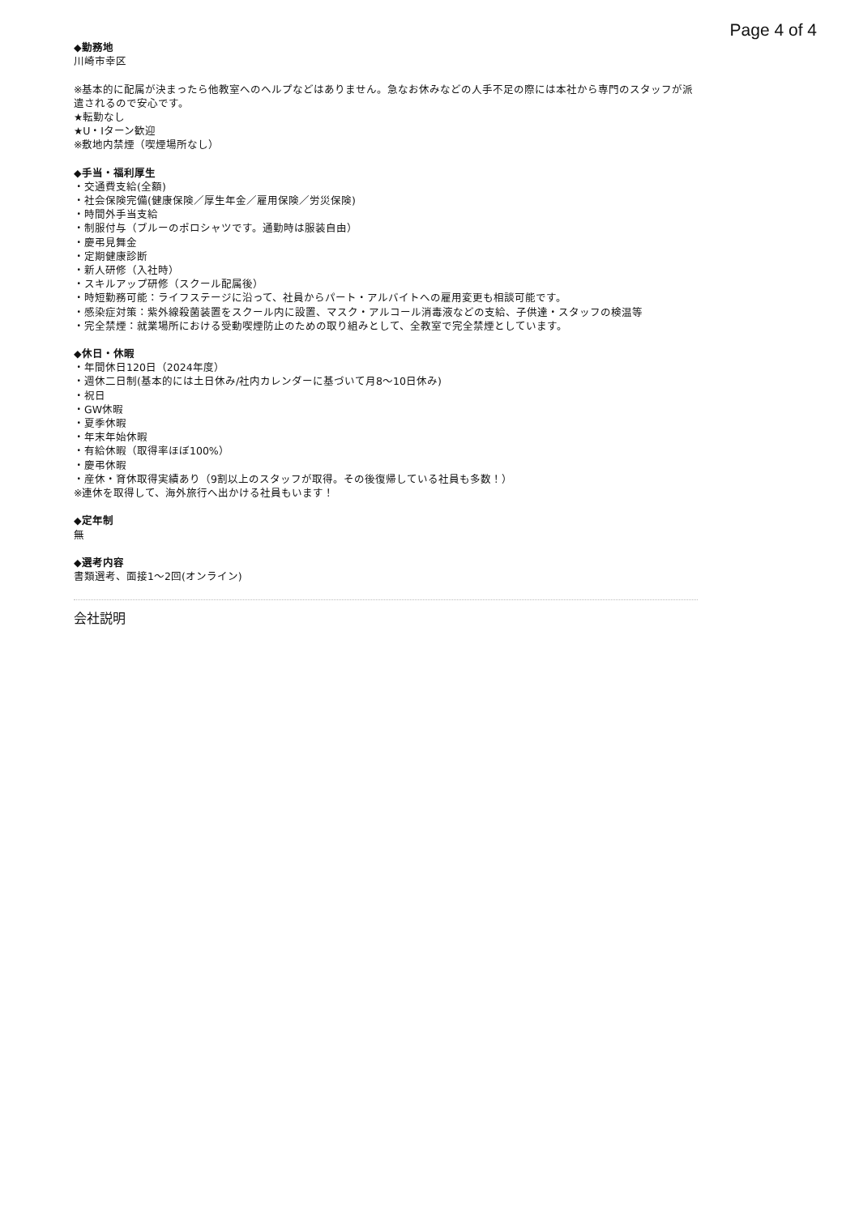Page 4 of 4
◆勤務地
川崎市幸区
※基本的に配属が決まったら他教室へのヘルプなどはありません。急なお休みなどの人手不足の際には本社から専門のスタッフが派遣されるので安心です。
★転勤なし
★U・Iターン歓迎
※敷地内禁煙（喫煙場所なし）
◆手当・福利厚生
・交通費支給(全額)
・社会保険完備(健康保険／厚生年金／雇用保険／労災保険)
・時間外手当支給
・制服付与（ブルーのポロシャツです。通勤時は服装自由）
・慶弔見舞金
・定期健康診断
・新人研修（入社時）
・スキルアップ研修（スクール配属後）
・時短勤務可能：ライフステージに沿って、社員からパート・アルバイトへの雇用変更も相談可能です。
・感染症対策：紫外線殺菌装置をスクール内に設置、マスク・アルコール消毒液などの支給、子供達・スタッフの検温等
・完全禁煙：就業場所における受動喫煙防止のための取り組みとして、全教室で完全禁煙としています。
◆休日・休暇
・年間休日120日（2024年度）
・週休二日制(基本的には土日休み/社内カレンダーに基づいて月8〜10日休み)
・祝日
・GW休暇
・夏季休暇
・年末年始休暇
・有給休暇（取得率ほぼ100%）
・慶弔休暇
・産休・育休取得実績あり（9割以上のスタッフが取得。その後復帰している社員も多数！）
※連休を取得して、海外旅行へ出かける社員もいます！
◆定年制
無
◆選考内容
書類選考、面接1〜2回(オンライン)
会社説明